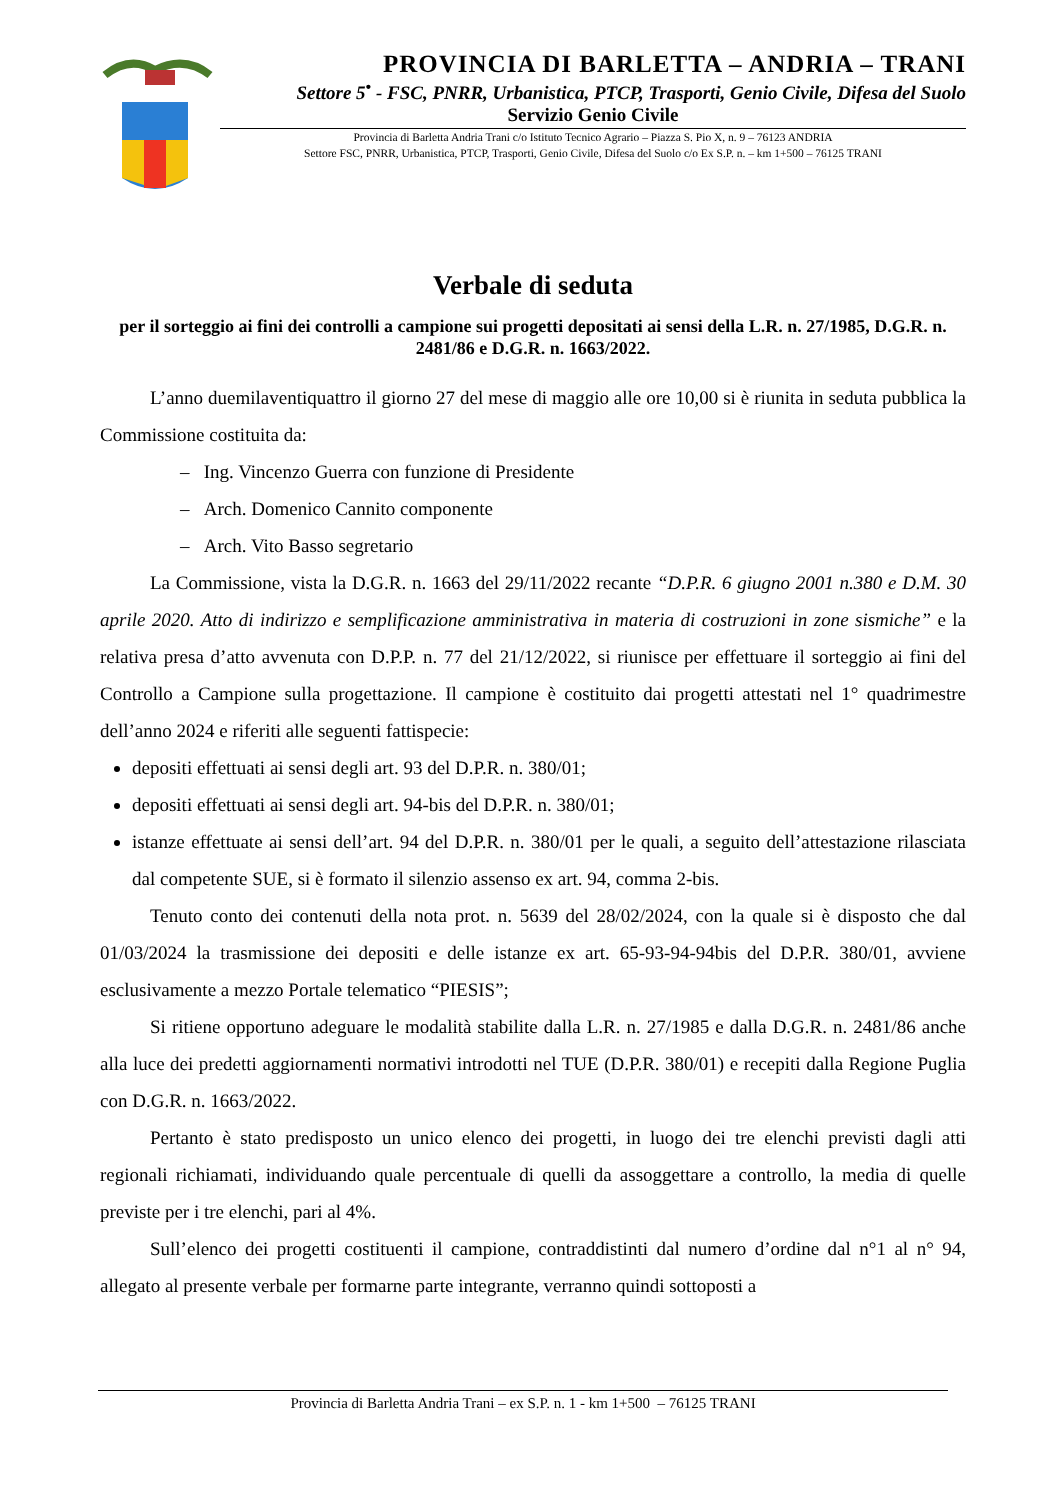PROVINCIA DI BARLETTA – ANDRIA – TRANI
Settore 5<sup>•</sup> - FSC, PNRR, Urbanistica, PTCP, Trasporti, Genio Civile, Difesa del Suolo
Servizio Genio Civile
Provincia di Barletta Andria Trani c/o Istituto Tecnico Agrario – Piazza S. Pio X, n. 9 – 76123 ANDRIA
Settore FSC, PNRR, Urbanistica, PTCP, Trasporti, Genio Civile, Difesa del Suolo c/o Ex S.P. n. – km 1+500 – 76125 TRANI
Verbale di seduta
per il sorteggio ai fini dei controlli a campione sui progetti depositati ai sensi della L.R. n. 27/1985, D.G.R. n. 2481/86 e D.G.R. n. 1663/2022.
L’anno duemilaventiquattro il giorno 27 del mese di maggio alle ore 10,00 si è riunita in seduta pubblica la Commissione costituita da:
– Ing. Vincenzo Guerra con funzione di Presidente
– Arch. Domenico Cannito componente
– Arch. Vito Basso segretario
La Commissione, vista la D.G.R. n. 1663 del 29/11/2022 recante “D.P.R. 6 giugno 2001 n.380 e D.M. 30 aprile 2020. Atto di indirizzo e semplificazione amministrativa in materia di costruzioni in zone sismiche” e la relativa presa d’atto avvenuta con D.P.P. n. 77 del 21/12/2022, si riunisce per effettuare il sorteggio ai fini del Controllo a Campione sulla progettazione. Il campione è costituito dai progetti attestati nel 1° quadrimestre dell’anno 2024 e riferiti alle seguenti fattispecie:
depositi effettuati ai sensi degli art. 93 del D.P.R. n. 380/01;
depositi effettuati ai sensi degli art. 94-bis del D.P.R. n. 380/01;
istanze effettuate ai sensi dell’art. 94 del D.P.R. n. 380/01 per le quali, a seguito dell’attestazione rilasciata dal competente SUE, si è formato il silenzio assenso ex art. 94, comma 2-bis.
Tenuto conto dei contenuti della nota prot. n. 5639 del 28/02/2024, con la quale si è disposto che dal 01/03/2024 la trasmissione dei depositi e delle istanze ex art. 65-93-94-94bis del D.P.R. 380/01, avviene esclusivamente a mezzo Portale telematico “PIESIS”;
Si ritiene opportuno adeguare le modalità stabilite dalla L.R. n. 27/1985 e dalla D.G.R. n. 2481/86 anche alla luce dei predetti aggiornamenti normativi introdotti nel TUE (D.P.R. 380/01) e recepiti dalla Regione Puglia con D.G.R. n. 1663/2022.
Pertanto è stato predisposto un unico elenco dei progetti, in luogo dei tre elenchi previsti dagli atti regionali richiamati, individuando quale percentuale di quelli da assoggettare a controllo, la media di quelle previste per i tre elenchi, pari al 4%.
Sull’elenco dei progetti costituenti il campione, contraddistinti dal numero d’ordine dal n°1 al n° 94, allegato al presente verbale per formarne parte integrante, verranno quindi sottoposti a
Provincia di Barletta Andria Trani – ex S.P. n. 1 - km 1+500 – 76125 TRANI